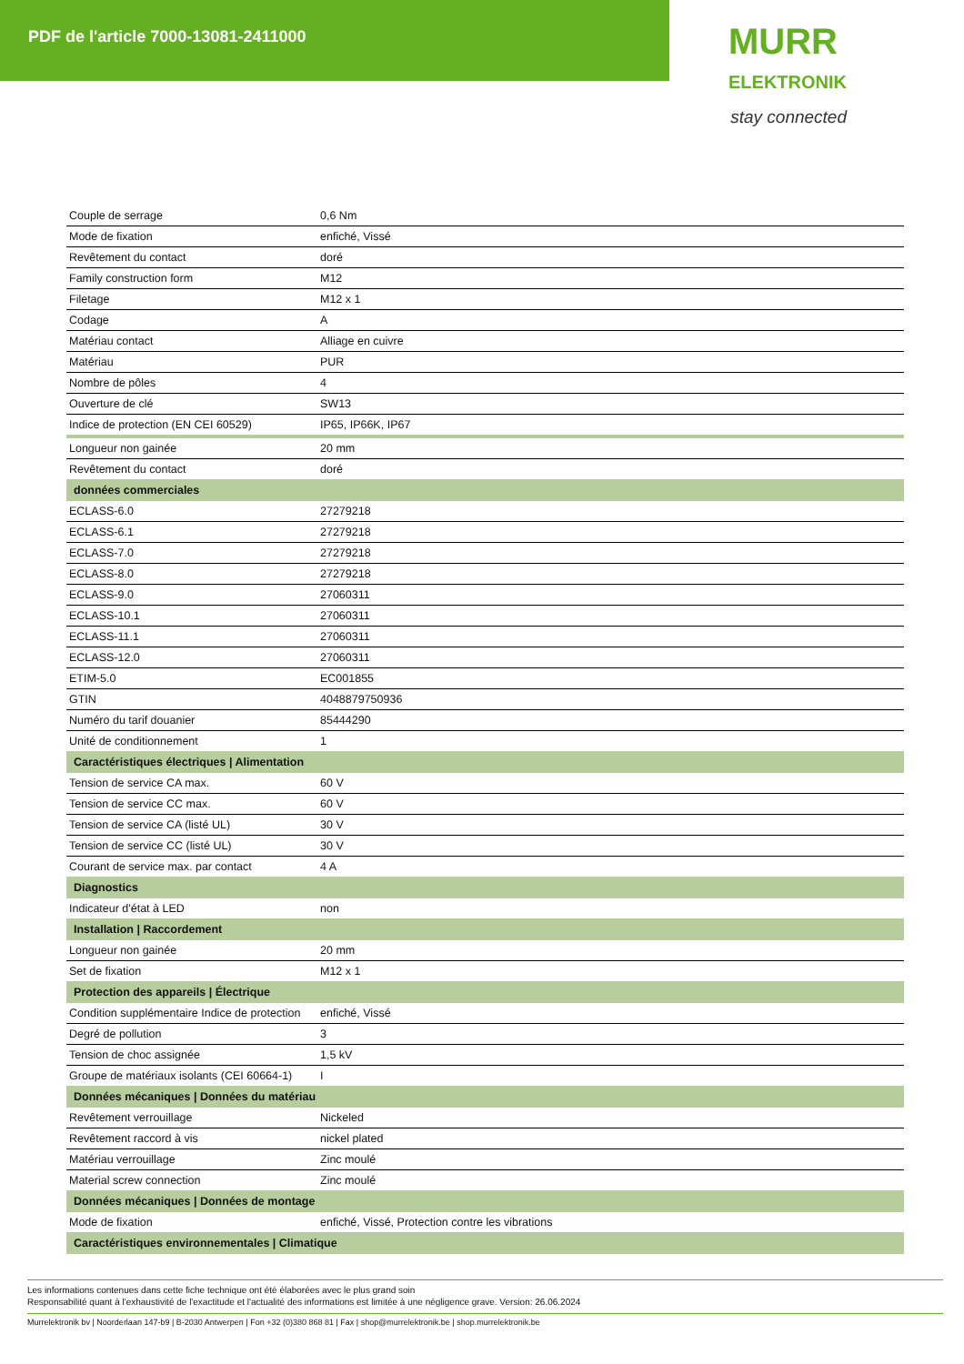PDF de l'article 7000-13081-2411000
MURR
ELEKTRONIK stay connected
| Couple de serrage | 0,6 Nm |
| Mode de fixation | enfiché, Vissé |
| Revêtement du contact | doré |
| Family construction form | M12 |
| Filetage | M12 x 1 |
| Codage | A |
| Matériau contact | Alliage en cuivre |
| Matériau | PUR |
| Nombre de pôles | 4 |
| Ouverture de clé | SW13 |
| Indice de protection (EN CEI 60529) | IP65, IP66K, IP67 |
| Longueur non gainée | 20 mm |
| Revêtement du contact | doré |
| données commerciales | |
| ECLASS-6.0 | 27279218 |
| ECLASS-6.1 | 27279218 |
| ECLASS-7.0 | 27279218 |
| ECLASS-8.0 | 27279218 |
| ECLASS-9.0 | 27060311 |
| ECLASS-10.1 | 27060311 |
| ECLASS-11.1 | 27060311 |
| ECLASS-12.0 | 27060311 |
| ETIM-5.0 | EC001855 |
| GTIN | 4048879750936 |
| Numéro du tarif douanier | 85444290 |
| Unité de conditionnement | 1 |
| Caractéristiques électriques / Alimentation | |
| Tension de service CA max. | 60 V |
| Tension de service CC max. | 60 V |
| Tension de service CA (listé UL) | 30 V |
| Tension de service CC (listé UL) | 30 V |
| Courant de service max. par contact | 4 A |
| Diagnostics | |
| Indicateur d'état à LED | non |
| Installation / Raccordement | |
| Longueur non gainée | 20 mm |
| Set de fixation | M12 x 1 |
| Protection des appareils / Électrique | |
| Condition supplémentaire Indice de protection | enfiché, Vissé |
| Degré de pollution | 3 |
| Tension de choc assignée | 1,5 kV |
| Groupe de matériaux isolants (CEI 60664-1) | I |
| Données mécaniques / Données du matériau | |
| Revêtement verrouillage | Nickeled |
| Revêtement raccord à vis | nickel plated |
| Matériau verrouillage | Zinc moulé |
| Material screw connection | Zinc moulé |
| Données mécaniques / Données de montage | |
| Mode de fixation | enfiché, Vissé, Protection contre les vibrations |
| Caractéristiques environnementales / Climatique | |
Les informations contenues dans cette fiche technique ont été élaborées avec le plus grand soin
Responsabilité quant à l'exhaustivité de l'exactitude et l'actualité des informations est limitée à une négligence grave. Version: 26.06.2024
Murrelektronik bv | Noorderlaan 147-b9 | B-2030 Antwerpen | Fon +32 (0)380 868 81 | Fax | shop@murrelektronik.be | shop.murrelektronik.be